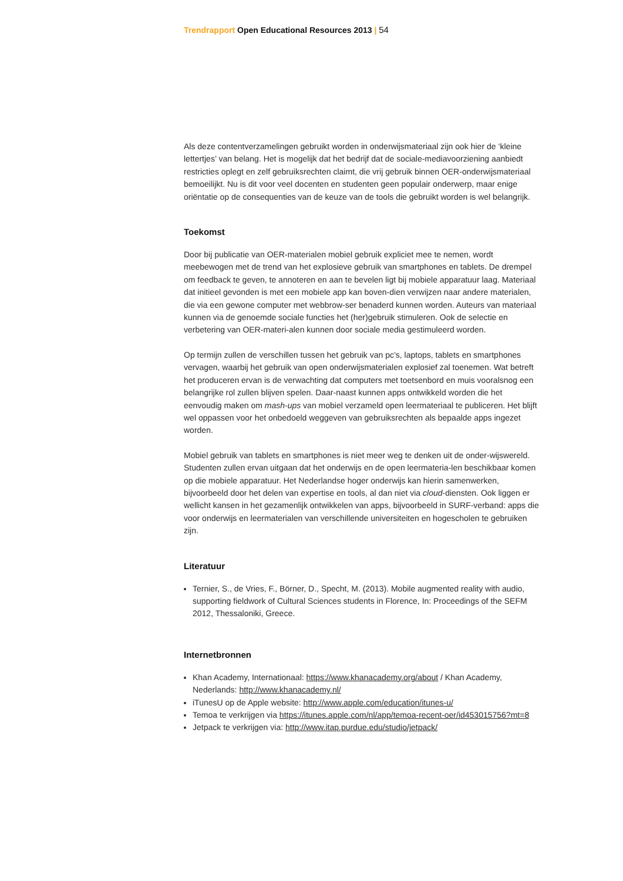Trendrapport Open Educational Resources 2013 | 54
Als deze contentverzamelingen gebruikt worden in onderwijsmateriaal zijn ook hier de ‘kleine lettertjes’ van belang. Het is mogelijk dat het bedrijf dat de sociale-mediavoorziening aanbiedt restricties oplegt en zelf gebruiksrechten claimt, die vrij gebruik binnen OER-onderwijsmateriaal bemoeilijkt. Nu is dit voor veel docenten en studenten geen populair onderwerp, maar enige oriëntatie op de consequenties van de keuze van de tools die gebruikt worden is wel belangrijk.
Toekomst
Door bij publicatie van OER-materialen mobiel gebruik expliciet mee te nemen, wordt meebewogen met de trend van het explosieve gebruik van smartphones en tablets. De drempel om feedback te geven, te annoteren en aan te bevelen ligt bij mobiele apparatuur laag. Materiaal dat initieel gevonden is met een mobiele app kan boven-dien verwijzen naar andere materialen, die via een gewone computer met webbrow-ser benaderd kunnen worden. Auteurs van materiaal kunnen via de genoemde sociale functies het (her)gebruik stimuleren. Ook de selectie en verbetering van OER-materi-alen kunnen door sociale media gestimuleerd worden.
Op termijn zullen de verschillen tussen het gebruik van pc’s, laptops, tablets en smartphones vervagen, waarbij het gebruik van open onderwijsmaterialen explosief zal toenemen. Wat betreft het produceren ervan is de verwachting dat computers met toetsenbord en muis vooralsnog een belangrijke rol zullen blijven spelen. Daar-naast kunnen apps ontwikkeld worden die het eenvoudig maken om mash-ups van mobiel verzameld open leermateriaal te publiceren. Het blijft wel oppassen voor het onbedoeld weggeven van gebruiksrechten als bepaalde apps ingezet worden.
Mobiel gebruik van tablets en smartphones is niet meer weg te denken uit de onder-wijswereld. Studenten zullen ervan uitgaan dat het onderwijs en de open leermateria-len beschikbaar komen op die mobiele apparatuur. Het Nederlandse hoger onderwijs kan hierin samenwerken, bijvoorbeeld door het delen van expertise en tools, al dan niet via cloud-diensten. Ook liggen er wellicht kansen in het gezamenlijk ontwikkelen van apps, bijvoorbeeld in SURF-verband: apps die voor onderwijs en leermaterialen van verschillende universiteiten en hogescholen te gebruiken zijn.
Literatuur
Ternier, S., de Vries, F., Börner, D., Specht, M. (2013). Mobile augmented reality with audio, supporting fieldwork of Cultural Sciences students in Florence, In: Proceedings of the SEFM 2012, Thessaloniki, Greece.
Internetbronnen
Khan Academy, Internationaal: https://www.khanacademy.org/about / Khan Academy, Nederlands: http://www.khanacademy.nl/
iTunesU op de Apple website: http://www.apple.com/education/itunes-u/
Temoa te verkrijgen via https://itunes.apple.com/nl/app/temoa-recent-oer/id453015756?mt=8
Jetpack te verkrijgen via: http://www.itap.purdue.edu/studio/jetpack/